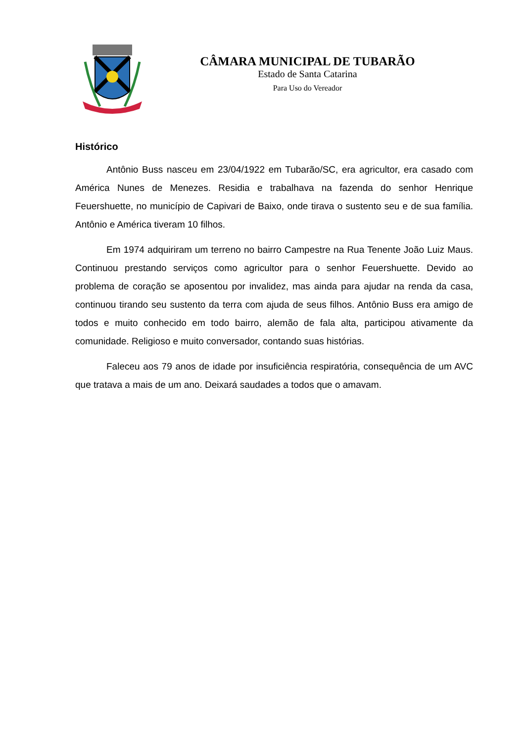CÂMARA MUNICIPAL DE TUBARÃO
Estado de Santa Catarina
Para Uso do Vereador
Histórico
Antônio Buss nasceu em 23/04/1922 em Tubarão/SC, era agricultor, era casado com América Nunes de Menezes. Residia e trabalhava na fazenda do senhor Henrique Feuershuette, no município de Capivari de Baixo, onde tirava o sustento seu e de sua família. Antônio e América tiveram 10 filhos.
Em 1974 adquiriram um terreno no bairro Campestre na Rua Tenente João Luiz Maus. Continuou prestando serviços como agricultor para o senhor Feuershuette. Devido ao problema de coração se aposentou por invalidez, mas ainda para ajudar na renda da casa, continuou tirando seu sustento da terra com ajuda de seus filhos. Antônio Buss era amigo de todos e muito conhecido em todo bairro, alemão de fala alta, participou ativamente da comunidade. Religioso e muito conversador, contando suas histórias.
Faleceu aos 79 anos de idade por insuficiência respiratória, consequência de um AVC que tratava a mais de um ano. Deixará saudades a todos que o amavam.